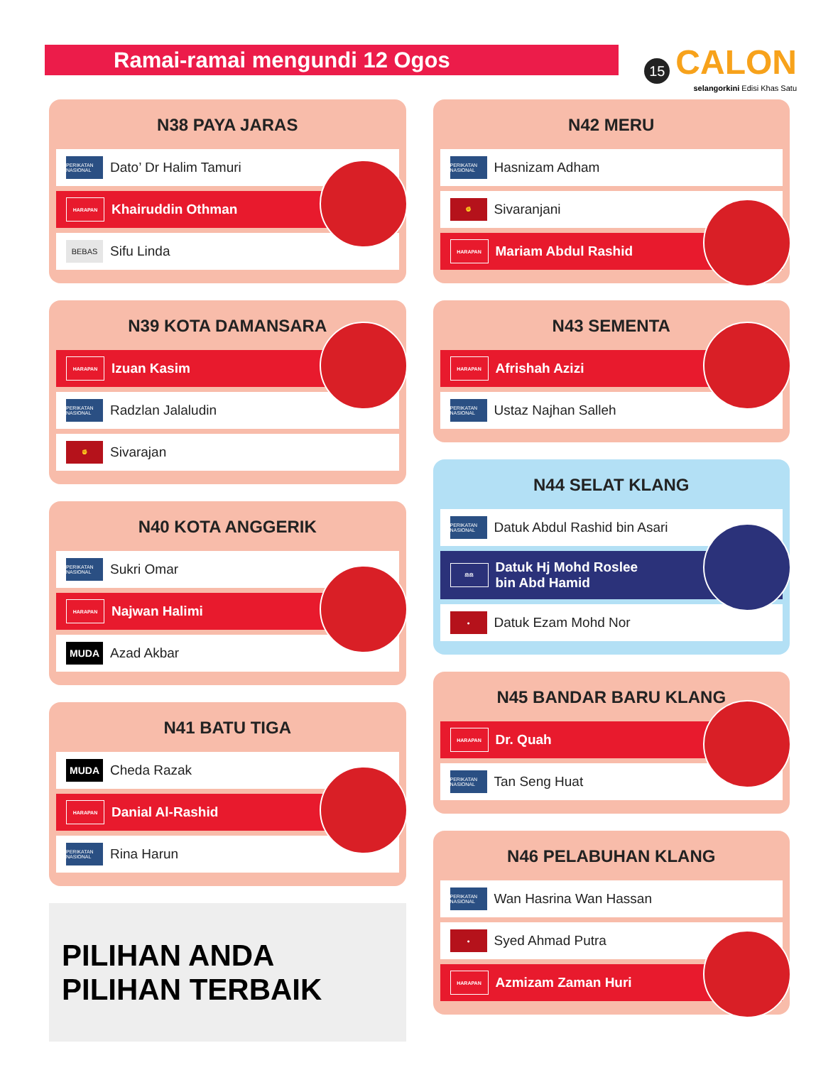Ramai-ramai mengundi 12 Ogos
15 CALON
selangorkini Edisi Khas Satu
N38 PAYA JARAS
PERIKATAN NASIONAL Dato’ Dr Halim Tamuri
HARAPAN Khairuddin Othman
BEBAS Sifu Linda
N39 KOTA DAMANSARA
HARAPAN Izuan Kasim
PERIKATAN NASIONAL Radzlan Jalaludin
✊ Sivarajan
N40 KOTA ANGGERIK
PERIKATAN NASIONAL Sukri Omar
HARAPAN Najwan Halimi
MUDA Azad Akbar
N41 BATU TIGA
MUDA Cheda Razak
HARAPAN Danial Al-Rashid
PERIKATAN NASIONAL Rina Harun
PILIHAN ANDA
PILIHAN TERBAIK
N42 MERU
PERIKATAN NASIONAL Hasnizam Adham
✊ Sivaranjani
HARAPAN Mariam Abdul Rashid
N43 SEMENTA
HARAPAN Afrishah Azizi
PERIKATAN NASIONAL Ustaz Najhan Salleh
N44 SELAT KLANG
PERIKATAN NASIONAL Datuk Abdul Rashid bin Asari
⚖⚖ Datuk Hj Mohd Roslee
bin Abd Hamid
● Datuk Ezam Mohd Nor
N45 BANDAR BARU KLANG
HARAPAN Dr. Quah
PERIKATAN NASIONAL Tan Seng Huat
N46 PELABUHAN KLANG
PERIKATAN NASIONAL Wan Hasrina Wan Hassan
● Syed Ahmad Putra
HARAPAN Azmizam Zaman Huri